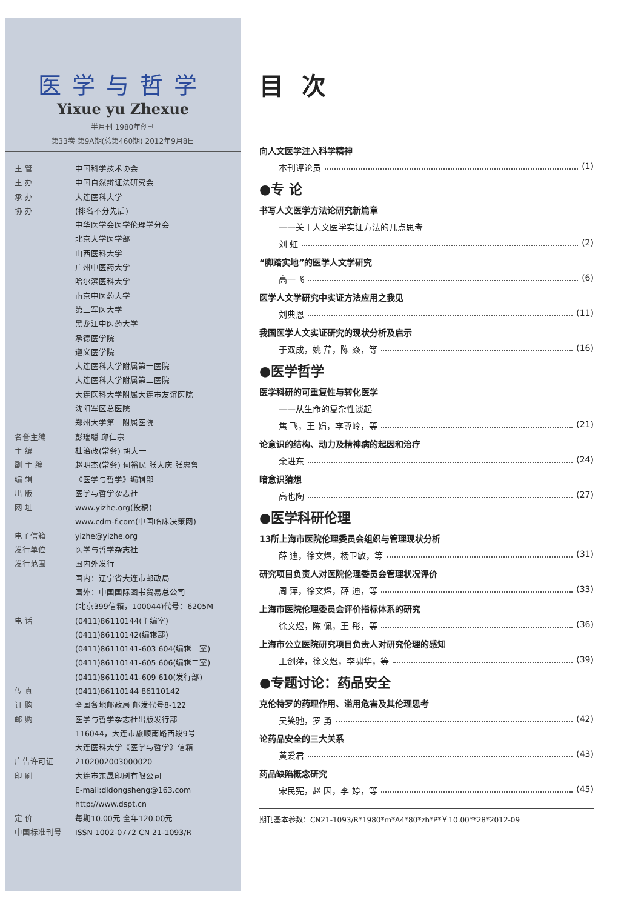医学与哲学
Yixue yu Zhexue
半月刊 1980年创刊
第33卷 第9A期(总第460期) 2012年9月8日
主 管 中国科学技术协会
主 办 中国自然辩证法研究会
承 办 大连医科大学
协 办 (排名不分先后)
中华医学会医学伦理学分会
北京大学医学部
山西医科大学
广州中医药大学
哈尔滨医科大学
南京中医药大学
第三军医大学
黑龙江中医药大学
承德医学院
遵义医学院
大连医科大学附属第一医院
大连医科大学附属第二医院
大连医科大学附属大连市友谊医院
沈阳军区总医院
郑州大学第一附属医院
名誉主编 彭瑞聪 邱仁宗
主 编 杜治政(常务) 胡大一
副 主 编 赵明杰(常务) 何裕民 张大庆 张忠鲁
编 辑 《医学与哲学》编辑部
出 版 医学与哲学杂志社
网 址 www.yizhe.org(投稿)
www.cdm-f.com(中国临床决策网)
电子信箱 yizhe@yizhe.org
发行单位 医学与哲学杂志社
发行范围 国内外发行
国内：辽宁省大连市邮政局
国外：中国国际图书贸易总公司
(北京399信箱，100044)代号：6205M
电 话 (0411)86110144(主编室)
(0411)86110142(编辑部)
(0411)86110141-603 604(编辑一室)
(0411)86110141-605 606(编辑二室)
(0411)86110141-609 610(发行部)
传 真 (0411)86110144 86110142
订 购 全国各地邮政局 邮发代号8-122
邮 购 医学与哲学杂志社出版发行部
116044，大连市旅顺南路西段9号
大连医科大学《医学与哲学》信箱
广告许可证 2102002003000020
印 刷 大连市东晟印刷有限公司
E-mail:dldongsheng@163.com
http://www.dspt.cn
定 价 每期10.00元 全年120.00元
中国标准刊号 ISSN 1002-0772 CN 21-1093/R
目次
向人文医学注入科学精神
本刊评论员 (1)
●专 论
书写人文医学方法论研究新篇章
——关于人文医学实证方法的几点思考
刘 虹 (2)
“脚踏实地”的医学人文学研究
高一飞 (6)
医学人文学研究中实证方法应用之我见
刘典恩 (11)
我国医学人文实证研究的现状分析及启示
于双成，姚 芹，陈 焱，等 (16)
●医学哲学
医学科研的可重复性与转化医学
——从生命的复杂性谈起
焦 飞，王 娟，李尊岭，等 (21)
论意识的结构、动力及精神病的起因和治疗
余进东 (24)
暗意识猜想
高也陶 (27)
●医学科研伦理
13所上海市医院伦理委员会组织与管理现状分析
薛 迪，徐文煜，杨卫敏，等 (31)
研究项目负责人对医院伦理委员会管理状况评价
周 萍，徐文煜，薛 迪，等 (33)
上海市医院伦理委员会评价指标体系的研究
徐文煜，陈 佩，王 彤，等 (36)
上海市公立医院研究项目负责人对研究伦理的感知
王剑萍，徐文煜，李啸华，等 (39)
●专题讨论：药品安全
克伦特罗的药理作用、滥用危害及其伦理思考
吴笑驰，罗 勇 (42)
论药品安全的三大关系
黄爱君 (43)
药品缺陷概念研究
宋民宪，赵 因，李 婷，等 (45)
期刊基本参数：CN21-1093/R*1980*m*A4*80*zh*P*￥10.00**28*2012-09